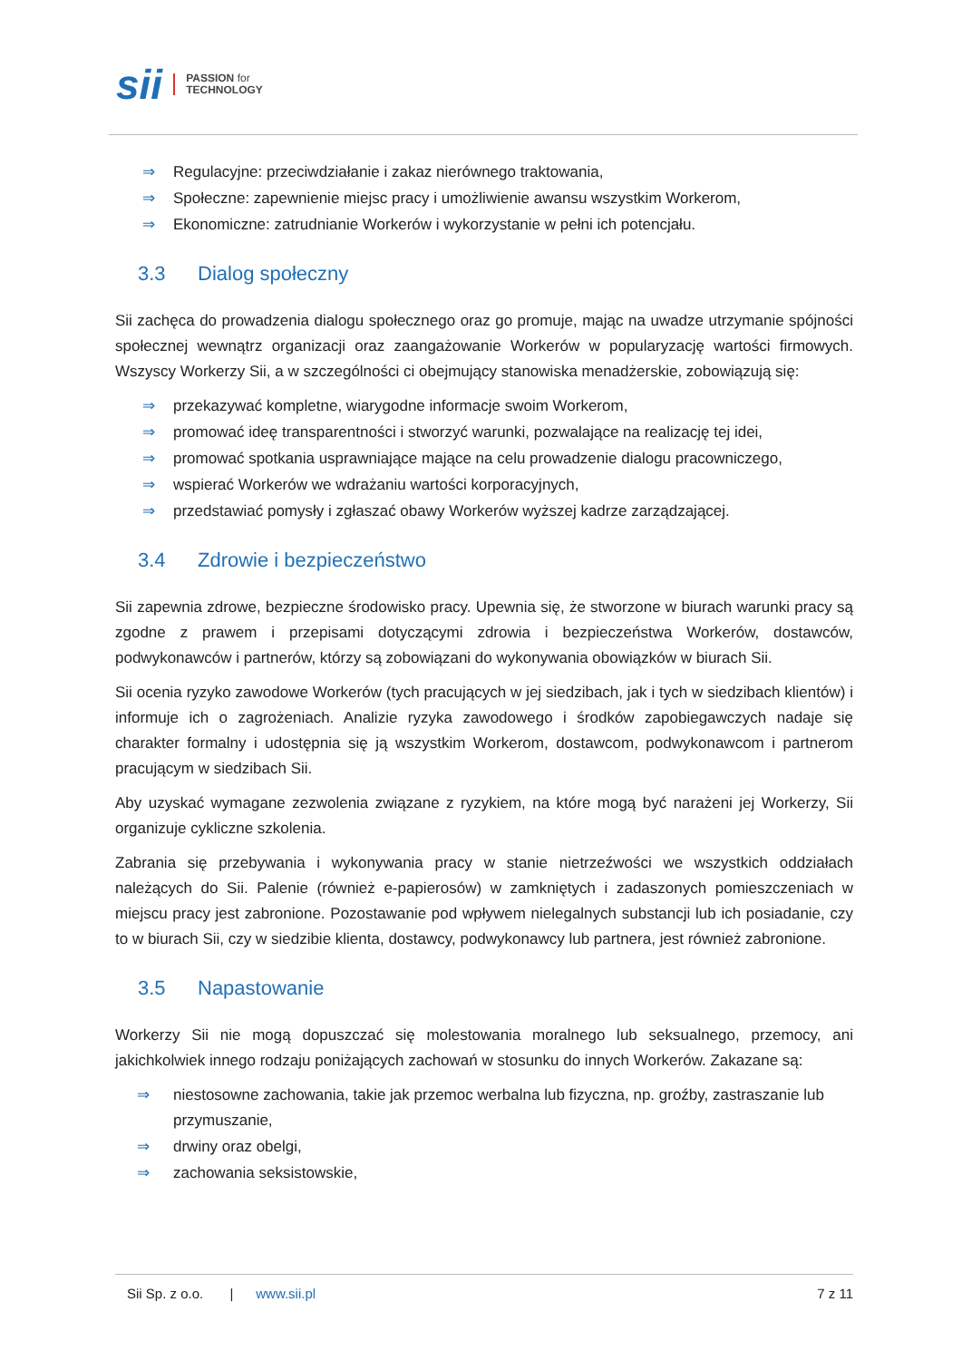sii PASSION for
TECHNOLOGY
⇒ Regulacyjne: przeciwdziałanie i zakaz nierównego traktowania,
⇒ Społeczne: zapewnienie miejsc pracy i umożliwienie awansu wszystkim Workerom,
⇒ Ekonomiczne: zatrudnianie Workerów i wykorzystanie w pełni ich potencjału.
3.3 Dialog społeczny
Sii zachęca do prowadzenia dialogu społecznego oraz go promuje, mając na uwadze utrzymanie spójności społecznej wewnątrz organizacji oraz zaangażowanie Workerów w popularyzację wartości firmowych. Wszyscy Workerzy Sii, a w szczególności ci obejmujący stanowiska menadżerskie, zobowiązują się:
⇒ przekazywać kompletne, wiarygodne informacje swoim Workerom,
⇒ promować ideę transparentności i stworzyć warunki, pozwalające na realizację tej idei,
⇒ promować spotkania usprawniające mające na celu prowadzenie dialogu pracowniczego,
⇒ wspierać Workerów we wdrażaniu wartości korporacyjnych,
⇒ przedstawiać pomysły i zgłaszać obawy Workerów wyższej kadrze zarządzającej.
3.4 Zdrowie i bezpieczeństwo
Sii zapewnia zdrowe, bezpieczne środowisko pracy. Upewnia się, że stworzone w biurach warunki pracy są zgodne z prawem i przepisami dotyczącymi zdrowia i bezpieczeństwa Workerów, dostawców, podwykonawców i partnerów, którzy są zobowiązani do wykonywania obowiązków w biurach Sii.
Sii ocenia ryzyko zawodowe Workerów (tych pracujących w jej siedzibach, jak i tych w siedzibach klientów) i informuje ich o zagrożeniach. Analizie ryzyka zawodowego i środków zapobiegawczych nadaje się charakter formalny i udostępnia się ją wszystkim Workerom, dostawcom, podwykonawcom i partnerom pracującym w siedzibach Sii.
Aby uzyskać wymagane zezwolenia związane z ryzykiem, na które mogą być narażeni jej Workerzy, Sii organizuje cykliczne szkolenia.
Zabrania się przebywania i wykonywania pracy w stanie nietrzeźwości we wszystkich oddziałach należących do Sii. Palenie (również e-papierosów) w zamkniętych i zadaszonych pomieszczeniach w miejscu pracy jest zabronione. Pozostawanie pod wpływem nielegalnych substancji lub ich posiadanie, czy to w biurach Sii, czy w siedzibie klienta, dostawcy, podwykonawcy lub partnera, jest również zabronione.
3.5 Napastowanie
Workerzy Sii nie mogą dopuszczać się molestowania moralnego lub seksualnego, przemocy, ani jakichkolwiek innego rodzaju poniżających zachowań w stosunku do innych Workerów. Zakazane są:
⇒ niestosowne zachowania, takie jak przemoc werbalna lub fizyczna, np. groźby, zastraszanie lub przymuszanie,
⇒ drwiny oraz obelgi,
⇒ zachowania seksistowskie,
Sii Sp. z o.o. | www.sii.pl 7 z 11